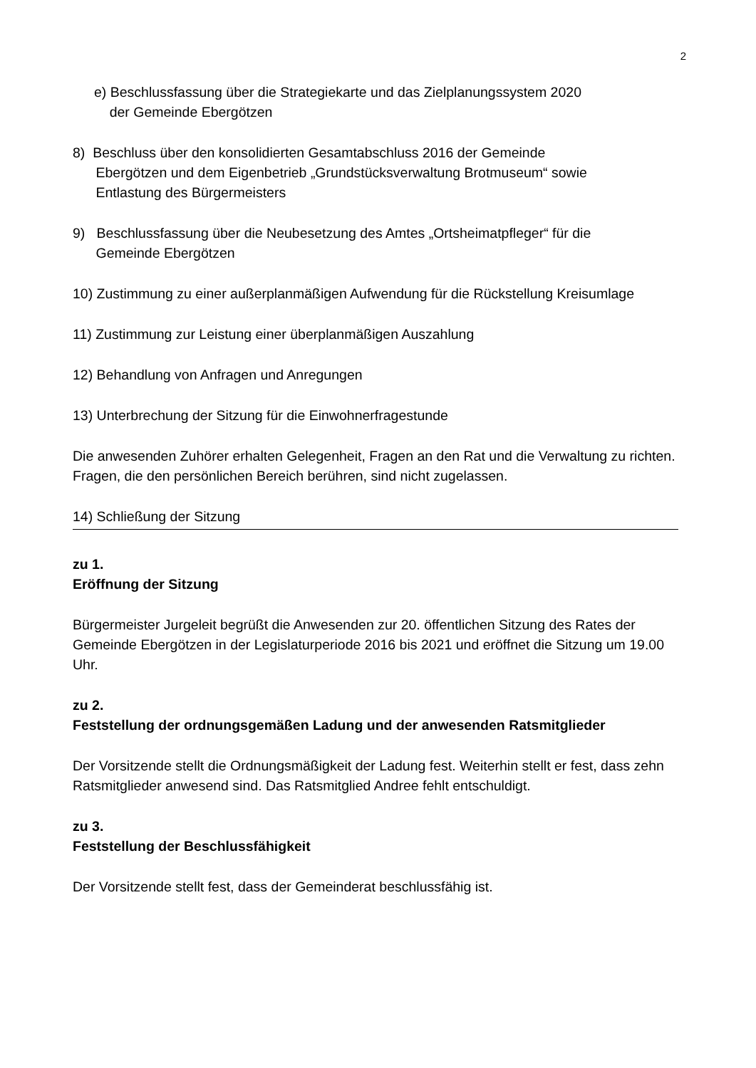2
e) Beschlussfassung über die Strategiekarte und das Zielplanungssystem 2020
der Gemeinde Ebergötzen
8) Beschluss über den konsolidierten Gesamtabschluss 2016 der Gemeinde
Ebergötzen und dem Eigenbetrieb „Grundstücksverwaltung Brotmuseum“ sowie
Entlastung des Bürgermeisters
9) Beschlussfassung über die Neubesetzung des Amtes „Ortsheimatpfleger“ für die
Gemeinde Ebergötzen
10) Zustimmung zu einer außerplanmäßigen Aufwendung für die Rückstellung Kreisumlage
11) Zustimmung zur Leistung einer überplanmäßigen Auszahlung
12) Behandlung von Anfragen und Anregungen
13) Unterbrechung der Sitzung für die Einwohnerfragestunde
Die anwesenden Zuhörer erhalten Gelegenheit, Fragen an den Rat und die Verwaltung zu richten. Fragen, die den persönlichen Bereich berühren, sind nicht zugelassen.
14) Schließung der Sitzung
zu 1.
Eröffnung der Sitzung
Bürgermeister Jurgeleit begrüßt die Anwesenden zur 20. öffentlichen Sitzung des Rates der Gemeinde Ebergötzen in der Legislaturperiode 2016 bis 2021 und eröffnet die Sitzung um 19.00 Uhr.
zu 2.
Feststellung der ordnungsgemäßen Ladung und der anwesenden Ratsmitglieder
Der Vorsitzende stellt die Ordnungsmäßigkeit der Ladung fest. Weiterhin stellt er fest, dass zehn Ratsmitglieder anwesend sind. Das Ratsmitglied Andree fehlt entschuldigt.
zu 3.
Feststellung der Beschlussfähigkeit
Der Vorsitzende stellt fest, dass der Gemeinderat beschlussfähig ist.